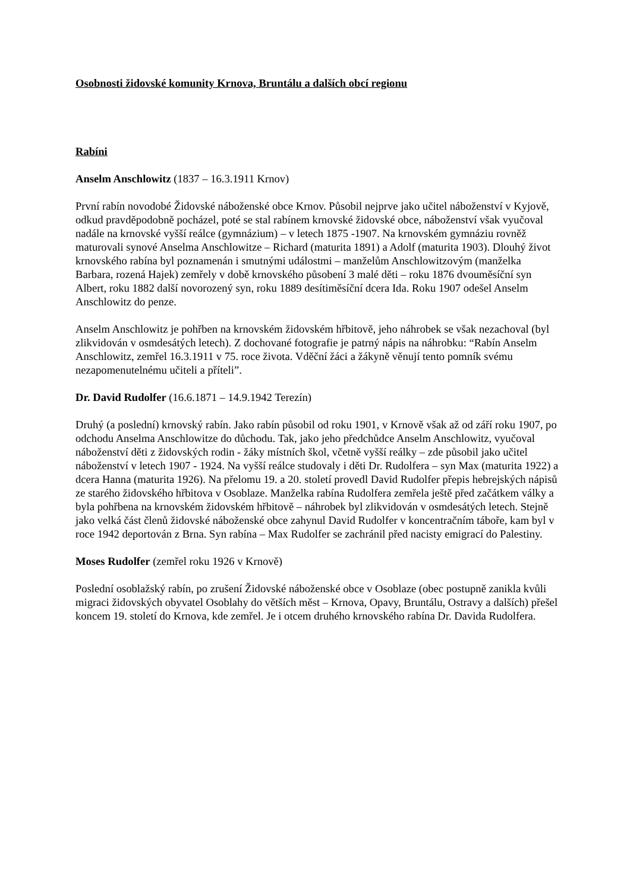Osobnosti židovské komunity Krnova, Bruntálu a dalších obcí regionu
Rabíni
Anselm Anschlowitz (1837 – 16.3.1911 Krnov)
První rabín novodobé Židovské náboženské obce Krnov. Působil nejprve jako učitel náboženství v Kyjově, odkud pravděpodobně pocházel, poté se stal rabínem krnovské židovské obce, náboženství však vyučoval nadále na krnovské vyšší reálce (gymnázium) – v letech 1875 -1907. Na krnovském gymnáziu rovněž maturovali synové Anselma Anschlowitze – Richard (maturita 1891) a Adolf (maturita 1903). Dlouhý život krnovského rabína byl poznamenán i smutnými událostmi – manželům Anschlowitzovým (manželka Barbara, rozená Hajek) zemřely v době krnovského působení 3 malé děti – roku 1876 dvouměsíční syn Albert, roku 1882 další novorozený syn, roku 1889 desítiměsíční dcera Ida. Roku 1907 odešel Anselm Anschlowitz do penze.
Anselm Anschlowitz je pohřben na krnovském židovském hřbitově, jeho náhrobek se však nezachoval (byl zlikvidován v osmdesátých letech). Z dochované fotografie je patrný nápis na náhrobku: “Rabín Anselm Anschlowitz, zemřel 16.3.1911 v 75. roce života. Vděční žáci a žákyně věnují tento pomník svému nezapomenutelnému učiteli a příteli”.
Dr. David Rudolfer (16.6.1871 – 14.9.1942 Terezín)
Druhý (a poslední) krnovský rabín. Jako rabín působil od roku 1901, v Krnově však až od září roku 1907, po odchodu Anselma Anschlowitze do důchodu. Tak, jako jeho předchůdce Anselm Anschlowitz, vyučoval náboženství děti z židovských rodin - žáky místních škol, včetně vyšší reálky – zde působil jako učitel náboženství v letech 1907 - 1924. Na vyšší reálce studovaly i děti Dr. Rudolfera – syn Max (maturita 1922) a dcera Hanna (maturita 1926). Na přelomu 19. a 20. století provedl David Rudolfer přepis hebrejských nápisů ze starého židovského hřbitova v Osoblaze. Manželka rabína Rudolfera zemřela ještě před začátkem války a byla pohřbena na krnovském židovském hřbitově – náhrobek byl zlikvidován v osmdesátých letech. Stejně jako velká část členů židovské náboženské obce zahynul David Rudolfer v koncentračním táboře, kam byl v roce 1942 deportován z Brna. Syn rabína – Max Rudolfer se zachránil před nacisty emigrací do Palestiny.
Moses Rudolfer (zemřel roku 1926 v Krnově)
Poslední osoblažský rabín, po zrušení Židovské náboženské obce v Osoblaze (obec postupně zanikla kvůli migraci židovských obyvatel Osoblahy do větších měst – Krnova, Opavy, Bruntálu, Ostravy a dalších) přešel koncem 19. století do Krnova, kde zemřel. Je i otcem druhého krnovského rabína Dr. Davida Rudolfera.